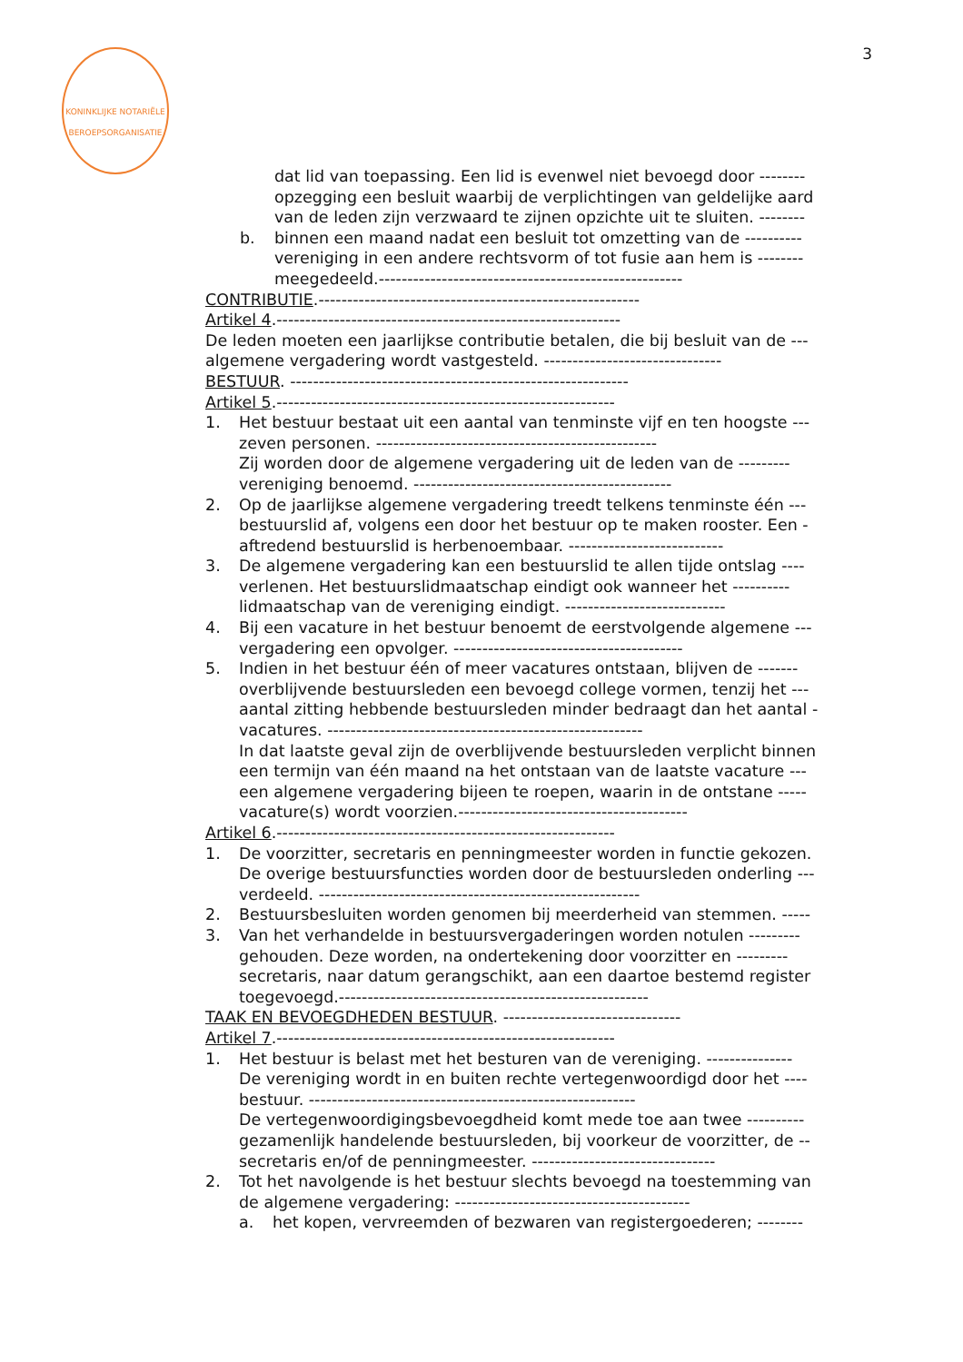KONINKLIJKE NOTARIËLE BEROEPSORGANISATIE
3
dat lid van toepassing. Een lid is evenwel niet bevoegd door --------
opzegging een besluit waarbij de verplichtingen van geldelijke aard
van de leden zijn verzwaard te zijnen opzichte uit te sluiten. --------
b. binnen een maand nadat een besluit tot omzetting van de ----------
vereniging in een andere rechtsvorm of tot fusie aan hem is --------
meegedeeld.-----------------------------------------------------
CONTRIBUTIE.--------------------------------------------------------
Artikel 4.------------------------------------------------------------
De leden moeten een jaarlijkse contributie betalen, die bij besluit van de ---
algemene vergadering wordt vastgesteld. -------------------------------
BESTUUR. -----------------------------------------------------------
Artikel 5.-----------------------------------------------------------
1. Het bestuur bestaat uit een aantal van tenminste vijf en ten hoogste ---
zeven personen. -------------------------------------------------
Zij worden door de algemene vergadering uit de leden van de ---------
vereniging benoemd. ---------------------------------------------
2. Op de jaarlijkse algemene vergadering treedt telkens tenminste één ---
bestuurslid af, volgens een door het bestuur op te maken rooster. Een -
aftredend bestuurslid is herbenoembaar. ---------------------------
3. De algemene vergadering kan een bestuurslid te allen tijde ontslag ----
verlenen. Het bestuurslidmaatschap eindigt ook wanneer het ----------
lidmaatschap van de vereniging eindigt. ----------------------------
4. Bij een vacature in het bestuur benoemt de eerstvolgende algemene ---
vergadering een opvolger. ----------------------------------------
5. Indien in het bestuur één of meer vacatures ontstaan, blijven de -------
overblijvende bestuursleden een bevoegd college vormen, tenzij het ---
aantal zitting hebbende bestuursleden minder bedraagt dan het aantal -
vacatures. -------------------------------------------------------
In dat laatste geval zijn de overblijvende bestuursleden verplicht binnen
een termijn van één maand na het ontstaan van de laatste vacature ---
een algemene vergadering bijeen te roepen, waarin in de ontstane -----
vacature(s) wordt voorzien.----------------------------------------
Artikel 6.-----------------------------------------------------------
1. De voorzitter, secretaris en penningmeester worden in functie gekozen.
De overige bestuursfuncties worden door de bestuursleden onderling ---
verdeeld. --------------------------------------------------------
2. Bestuursbesluiten worden genomen bij meerderheid van stemmen. -----
3. Van het verhandelde in bestuursvergaderingen worden notulen ---------
gehouden. Deze worden, na ondertekening door voorzitter en ---------
secretaris, naar datum gerangschikt, aan een daartoe bestemd register
toegevoegd.------------------------------------------------------
TAAK EN BEVOEGDHEDEN BESTUUR. -------------------------------
Artikel 7.-----------------------------------------------------------
1. Het bestuur is belast met het besturen van de vereniging. ---------------
De vereniging wordt in en buiten rechte vertegenwoordigd door het ----
bestuur. ---------------------------------------------------------
De vertegenwoordigingsbevoegdheid komt mede toe aan twee ----------
gezamenlijk handelende bestuursleden, bij voorkeur de voorzitter, de --
secretaris en/of de penningmeester. --------------------------------
2. Tot het navolgende is het bestuur slechts bevoegd na toestemming van
de algemene vergadering: -----------------------------------------
a. het kopen, vervreemden of bezwaren van registergoederen; --------